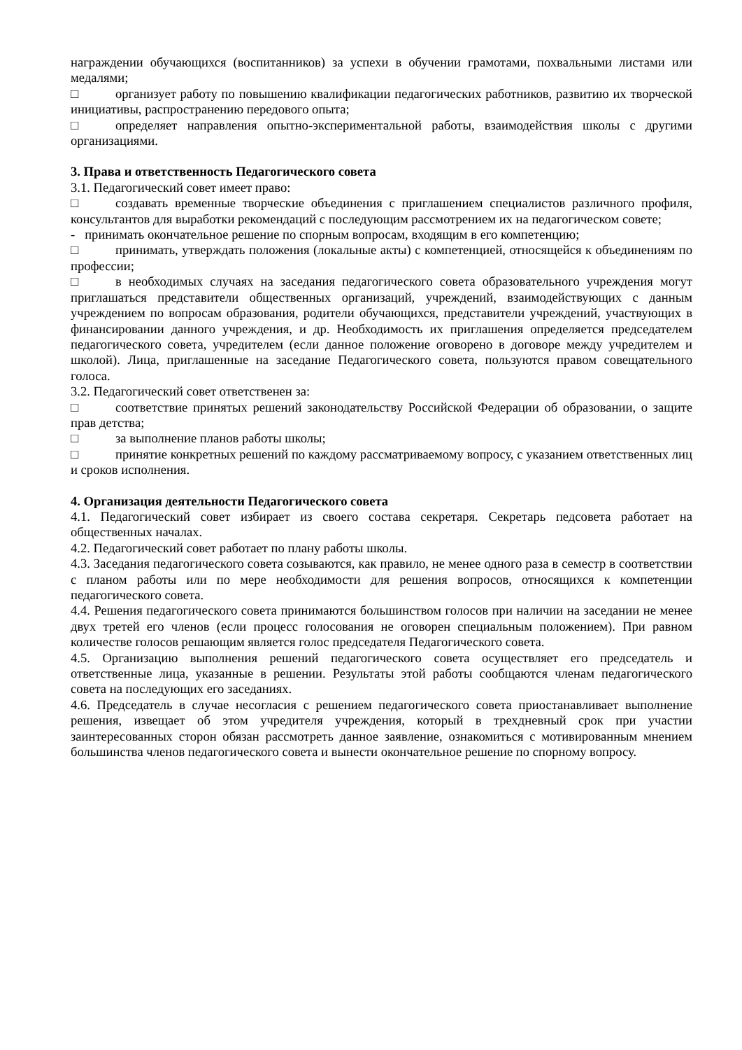награждении обучающихся (воспитанников) за успехи в обучении грамотами, похвальными листами или медалями;
□ организует работу по повышению квалификации педагогических работников, развитию их творческой инициативы, распространению передового опыта;
□ определяет направления опытно-экспериментальной работы, взаимодействия школы с другими организациями.
3. Права и ответственность Педагогического совета
3.1. Педагогический совет имеет право:
□ создавать временные творческие объединения с приглашением специалистов различного профиля, консультантов для выработки рекомендаций с последующим рассмотрением их на педагогическом совете;
- принимать окончательное решение по спорным вопросам, входящим в его компетенцию;
□ принимать, утверждать положения (локальные акты) с компетенцией, относящейся к объединениям по профессии;
□ в необходимых случаях на заседания педагогического совета образовательного учреждения могут приглашаться представители общественных организаций, учреждений, взаимодействующих с данным учреждением по вопросам образования, родители обучающихся, представители учреждений, участвующих в финансировании данного учреждения, и др. Необходимость их приглашения определяется председателем педагогического совета, учредителем (если данное положение оговорено в договоре между учредителем и школой). Лица, приглашенные на заседание Педагогического совета, пользуются правом совещательного голоса.
3.2. Педагогический совет ответственен за:
□ соответствие принятых решений законодательству Российской Федерации об образовании, о защите прав детства;
□ за выполнение планов работы школы;
□ принятие конкретных решений по каждому рассматриваемому вопросу, с указанием ответственных лиц и сроков исполнения.
4. Организация деятельности Педагогического совета
4.1. Педагогический совет избирает из своего состава секретаря. Секретарь педсовета работает на общественных началах.
4.2. Педагогический совет работает по плану работы школы.
4.3. Заседания педагогического совета созываются, как правило, не менее одного раза в семестр в соответствии с планом работы или по мере необходимости для решения вопросов, относящихся к компетенции педагогического совета.
4.4. Решения педагогического совета принимаются большинством голосов при наличии на заседании не менее двух третей его членов (если процесс голосования не оговорен специальным положением). При равном количестве голосов решающим является голос председателя Педагогического совета.
4.5. Организацию выполнения решений педагогического совета осуществляет его председатель и ответственные лица, указанные в решении. Результаты этой работы сообщаются членам педагогического совета на последующих его заседаниях.
4.6. Председатель в случае несогласия с решением педагогического совета приостанавливает выполнение решения, извещает об этом учредителя учреждения, который в трехдневный срок при участии заинтересованных сторон обязан рассмотреть данное заявление, ознакомиться с мотивированным мнением большинства членов педагогического совета и вынести окончательное решение по спорному вопросу.